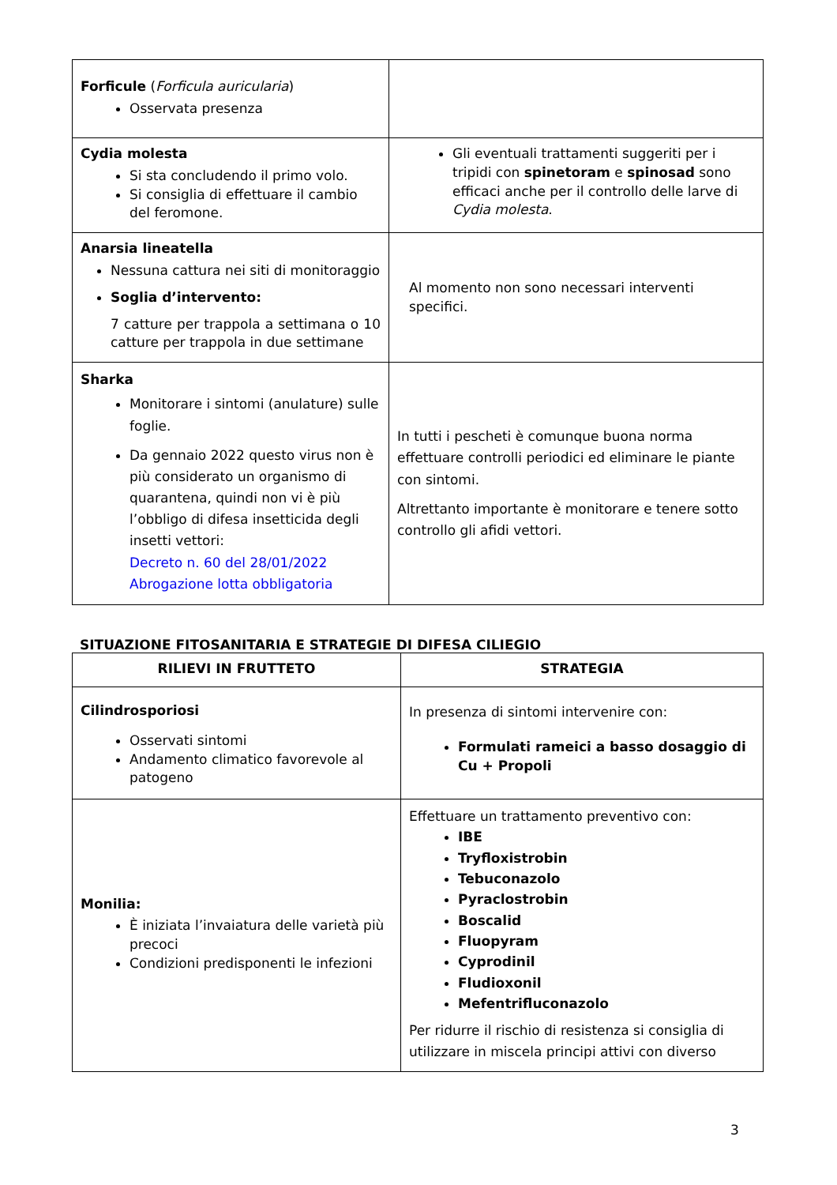| Forficule ( Forficula auricularia ) Osservata presenza | |
| Cydia molesta Si sta concludendo il primo volo. Si consiglia di effettuare il cambio del feromone. | Gli eventuali trattamenti suggeriti per i tripidi con spinetoram e spinosad sono efficaci anche per il controllo delle larve di Cydia molesta . |
| Anarsia lineatella Nessuna cattura nei siti di monitoraggio Soglia d’intervento: 7 catture per trappola a settimana o 10 catture per trappola in due settimane | Al momento non sono necessari interventi specifici. |
| Sharka Monitorare i sintomi (anulature) sulle foglie. Da gennaio 2022 questo virus non è più considerato un organismo di quarantena, quindi non vi è più l’obbligo di difesa insetticida degli insetti vettori: Decreto n. 60 del 28/01/2022 Abrogazione lotta obbligatoria | In tutti i pescheti è comunque buona norma effettuare controlli periodici ed eliminare le piante con sintomi. Altrettanto importante è monitorare e tenere sotto controllo gli afidi vettori. |
SITUAZIONE FITOSANITARIA E STRATEGIE DI DIFESA CILIEGIO
| RILIEVI IN FRUTTETO | STRATEGIA |
| --- | --- |
| Cilindrosporiosi Osservati sintomi Andamento climatico favorevole al patogeno | In presenza di sintomi intervenire con: Formulati rameici a basso dosaggio di Cu + Propoli |
| Monilia: È iniziata l’invaiatura delle varietà più precoci Condizioni predisponenti le infezioni | Effettuare un trattamento preventivo con: IBE Tryfloxistrobin Tebuconazolo Pyraclostrobin Boscalid Fluopyram Cyprodinil Fludioxonil Mefentrifluconazolo Per ridurre il rischio di resistenza si consiglia di utilizzare in miscela principi attivi con diverso |
3